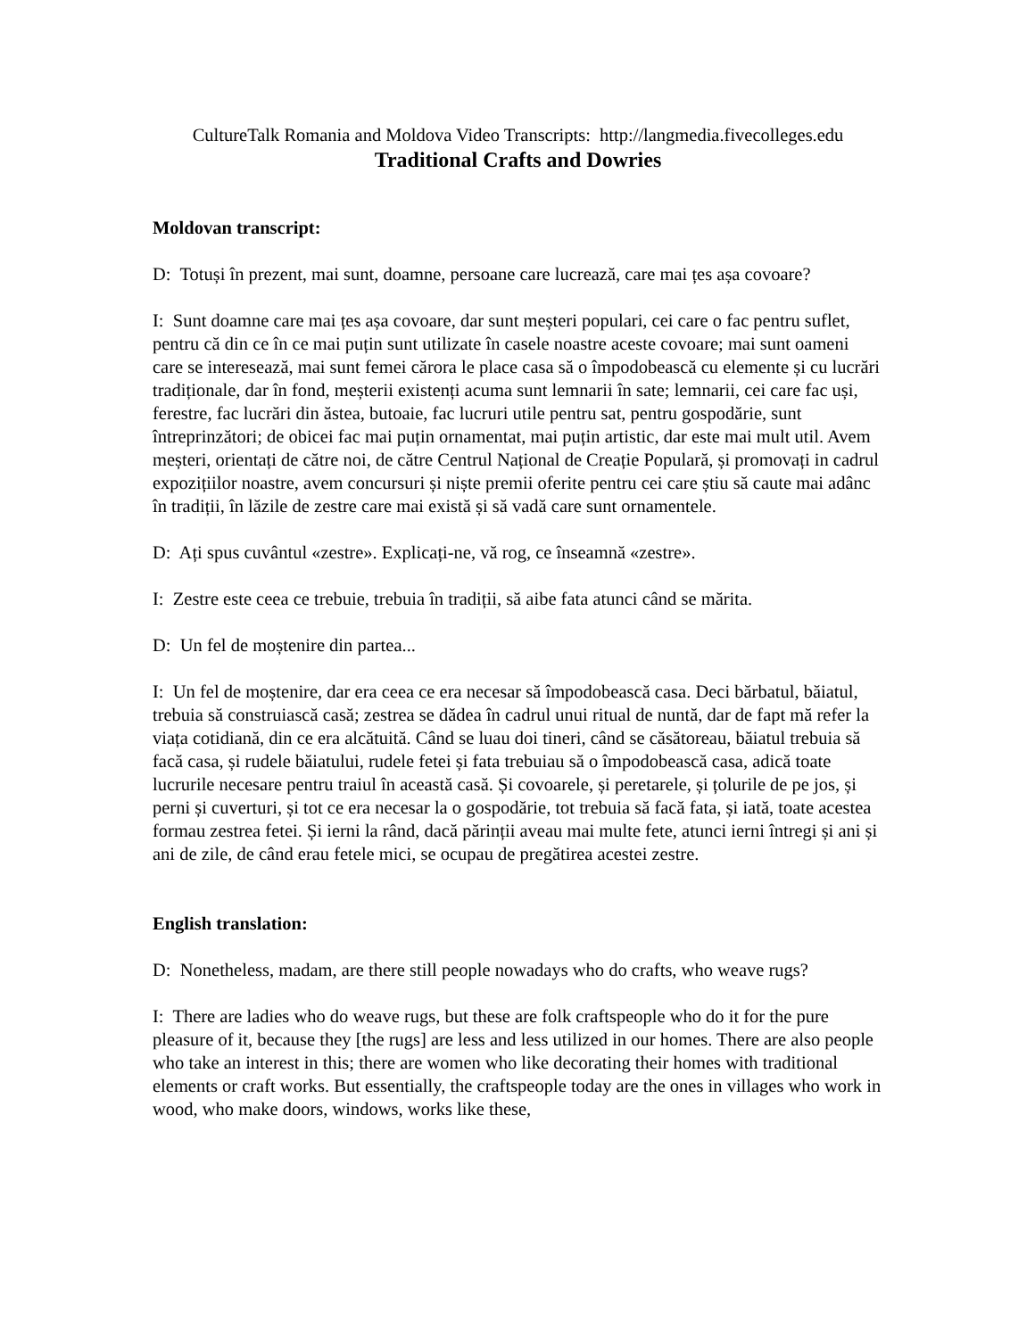CultureTalk Romania and Moldova Video Transcripts: http://langmedia.fivecolleges.edu
Traditional Crafts and Dowries
Moldovan transcript:
D: Totuși în prezent, mai sunt, doamne, persoane care lucrează, care mai țes așa covoare?
I: Sunt doamne care mai țes așa covoare, dar sunt meșteri populari, cei care o fac pentru suflet, pentru că din ce în ce mai puțin sunt utilizate în casele noastre aceste covoare; mai sunt oameni care se interesează, mai sunt femei cărora le place casa să o împodobească cu elemente și cu lucrări tradiționale, dar în fond, meșterii existenți acuma sunt lemnarii în sate; lemnarii, cei care fac uși, ferestre, fac lucrări din ăstea, butoaie, fac lucruri utile pentru sat, pentru gospodărie, sunt întreprinzători; de obicei fac mai puțin ornamentat, mai puțin artistic, dar este mai mult util. Avem meșteri, orientați de către noi, de către Centrul Național de Creație Populară, și promovați in cadrul expozițiilor noastre, avem concursuri și niște premii oferite pentru cei care știu să caute mai adânc în tradiții, în lăzile de zestre care mai există și să vadă care sunt ornamentele.
D: Ați spus cuvântul «zestre». Explicați-ne, vă rog, ce înseamnă «zestre».
I: Zestre este ceea ce trebuie, trebuia în tradiții, să aibe fata atunci când se mărita.
D: Un fel de moștenire din partea...
I: Un fel de moștenire, dar era ceea ce era necesar să împodobească casa. Deci bărbatul, băiatul, trebuia să construiască casă; zestrea se dădea în cadrul unui ritual de nuntă, dar de fapt mă refer la viața cotidiană, din ce era alcătuită. Când se luau doi tineri, când se căsătoreau, băiatul trebuia să facă casa, și rudele băiatului, rudele fetei și fata trebuiau să o împodobească casa, adică toate lucrurile necesare pentru traiul în această casă. Și covoarele, și peretarele, și țolurile de pe jos, și perni și cuverturi, și tot ce era necesar la o gospodărie, tot trebuia să facă fata, și iată, toate acestea formau zestrea fetei. Și ierni la rând, dacă părinții aveau mai multe fete, atunci ierni întregi și ani și ani de zile, de când erau fetele mici, se ocupau de pregătirea acestei zestre.
English translation:
D: Nonetheless, madam, are there still people nowadays who do crafts, who weave rugs?
I: There are ladies who do weave rugs, but these are folk craftspeople who do it for the pure pleasure of it, because they [the rugs] are less and less utilized in our homes. There are also people who take an interest in this; there are women who like decorating their homes with traditional elements or craft works. But essentially, the craftspeople today are the ones in villages who work in wood, who make doors, windows, works like these,